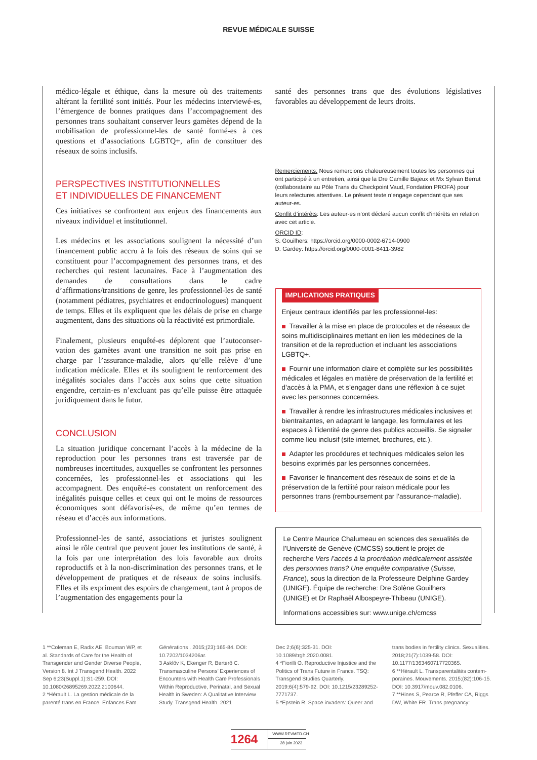REVUE MÉDICALE SUISSE
médico-légale et éthique, dans la mesure où des traitements altérant la fertilité sont initiés. Pour les médecins interviewé-es, l’émergence de bonnes pratiques dans l’accom­pagnement des personnes trans souhaitant conserver leurs gamètes dépend de la mobilisation de professionnel-les de santé formé-es à ces questions et d’associations LGBTQ+, afin de constituer des réseaux de soins inclusifs.
PERSPECTIVES INSTITUTIONNELLES
ET INDIVIDUELLES DE FINANCEMENT
Ces initiatives se confrontent aux enjeux des financements aux niveaux individuel et institutionnel.
Les médecins et les associations soulignent la nécessité d’un financement public accru à la fois des réseaux de soins qui se constituent pour l’accompagnement des personnes trans, et des recherches qui restent lacunaires. Face à l’augmentation des demandes de consultations dans le cadre d’affirmations/transitions de genre, les professionnel-les de santé (notam­ment pédiatres, psychiatres et endocrinologues) manquent de temps. Elles et ils expliquent que les délais de prise en charge augmentent, dans des situations où la réactivité est primordiale.
Finalement, plusieurs enquêté-es déplorent que l’autoconser­vation des gamètes avant une transition ne soit pas prise en charge par l’assurance-maladie, alors qu’elle relève d’une indication médicale. Elles et ils soulignent le renforcement des inégalités sociales dans l’accès aux soins que cette situa­tion engendre, certain-es n’excluant pas qu’elle puisse être attaquée juridiquement dans le futur.
CONCLUSION
La situation juridique concernant l’accès à la médecine de la reproduction pour les personnes trans est traversée par de nombreuses incertitudes, auxquelles se confrontent les personnes concernées, les professionnel-les et associations qui les accompagnent. Des enquêté-es constatent un renfor­cement des inégalités puisque celles et ceux qui ont le moins de ressources économiques sont défavorisé-es, de même qu’en termes de réseau et d’accès aux informations.
Professionnel-les de santé, associations et juristes soulignent ainsi le rôle central que peuvent jouer les institutions de santé, à la fois par une interprétation des lois favorable aux droits reproductifs et à la non-discrimination des personnes trans, et le développement de pratiques et de réseaux de soins inclusifs. Elles et ils expriment des espoirs de changement, tant à propos de l’augmentation des engagements pour la
santé des personnes trans que des évolutions législatives favorables au développement de leurs droits.
Remerciements: Nous remercions chaleureusement toutes les personnes qui ont participé à un entretien, ainsi que la Dre Camille Bajeux et Mx Sylvan Berrut (collaborataire au Pôle Trans du Checkpoint Vaud, Fondation PROFA) pour leurs relectures attentives. Le présent texte n’engage cependant que ses auteur-es.
Conflit d’intérêts: Les auteur-es n’ont déclaré aucun conflit d’intérêts en relation avec cet article.
ORCID ID:
S. Gouilhers: https://orcid.org/0000-0002-6714-0900
D. Gardey: https://orcid.org/0000-0001-8411-3982
IMPLICATIONS PRATIQUES
Enjeux centraux identifiés par les professionnel-les:
Travailler à la mise en place de protocoles et de réseaux de soins multidisciplinaires mettant en lien les médecines de la transition et de la reproduction et incluant les associations LGBTQ+.
Fournir une information claire et complète sur les possibilités médicales et légales en matière de préservation de la fertilité et d’accès à la PMA, et s’engager dans une réflexion à ce sujet avec les personnes concernées.
Travailler à rendre les infrastructures médicales inclusives et bientraitantes, en adaptant le langage, les formulaires et les espaces à l’identité de genre des publics accueillis. Se signaler comme lieu inclusif (site internet, brochures, etc.).
Adapter les procédures et techniques médicales selon les besoins exprimés par les personnes concernées.
Favoriser le financement des réseaux de soins et de la préser­vation de la fertilité pour raison médicale pour les personnes trans (remboursement par l’assurance-maladie).
Le Centre Maurice Chalumeau en sciences des sexualités de l’Université de Genève (CMCSS) soutient le projet de recherche Vers l’accès à la procréation médicalement assistée des personnes trans? Une enquête comparative (Suisse, France), sous la direction de la Professeure Delphine Gardey (UNIGE). Équipe de recherche: Dre Solène Gouilhers (UNIGE) et Dr Raphaël Albospeyre-Thibeau (UNIGE).
Informations accessibles sur: www.unige.ch/cmcss
1 **Coleman E, Radix AE, Bouman WP, et al. Standards of Care for the Health of Transgender and Gender Diverse People, Version 8. Int J Transgend Health. 2022 Sep 6;23(Suppl.1):S1-259. DOI: 10.1080/26895269.2022.2100644.
2 *Hérault L. La gestion médicale de la parenté trans en France. Enfances Fam
Générations . 2015;(23):165-84. DOI: 10.7202/1034206ar.
3 Asklöv K, Ekenger R, Berterö C. Transmasculine Persons’ Experiences of Encounters with Health Care Professio­nals Within Reproductive, Perinatal, and Sexual Health in Sweden: A Qualitative Interview Study. Transgend Health. 2021
Dec 2;6(6):325-31. DOI: 10.1089/trgh.2020.0081.
4 *Fiorilli O. Reproductive Injustice and the Politics of Trans Future in France. TSQ: Transgend Studies Quarterly. 2019;6(4):579-92. DOI: 10.1215/23289252-7771737.
5 *Epstein R. Space invaders: Queer and
trans bodies in fertility clinics. Sexualities. 2018;21(7):1039-58. DOI: 10.1177/1363460717720365.
6 **Hérault L. Transparentalités contem­poraines. Mouvements. 2015;(82):106-15. DOI: 10.3917/mouv.082.0106.
7 **Hines S, Pearce R, Pfeffer CA, Riggs DW, White FR. Trans pregnancy:
1264
WWW.REVMED.CH
28 juin 2023